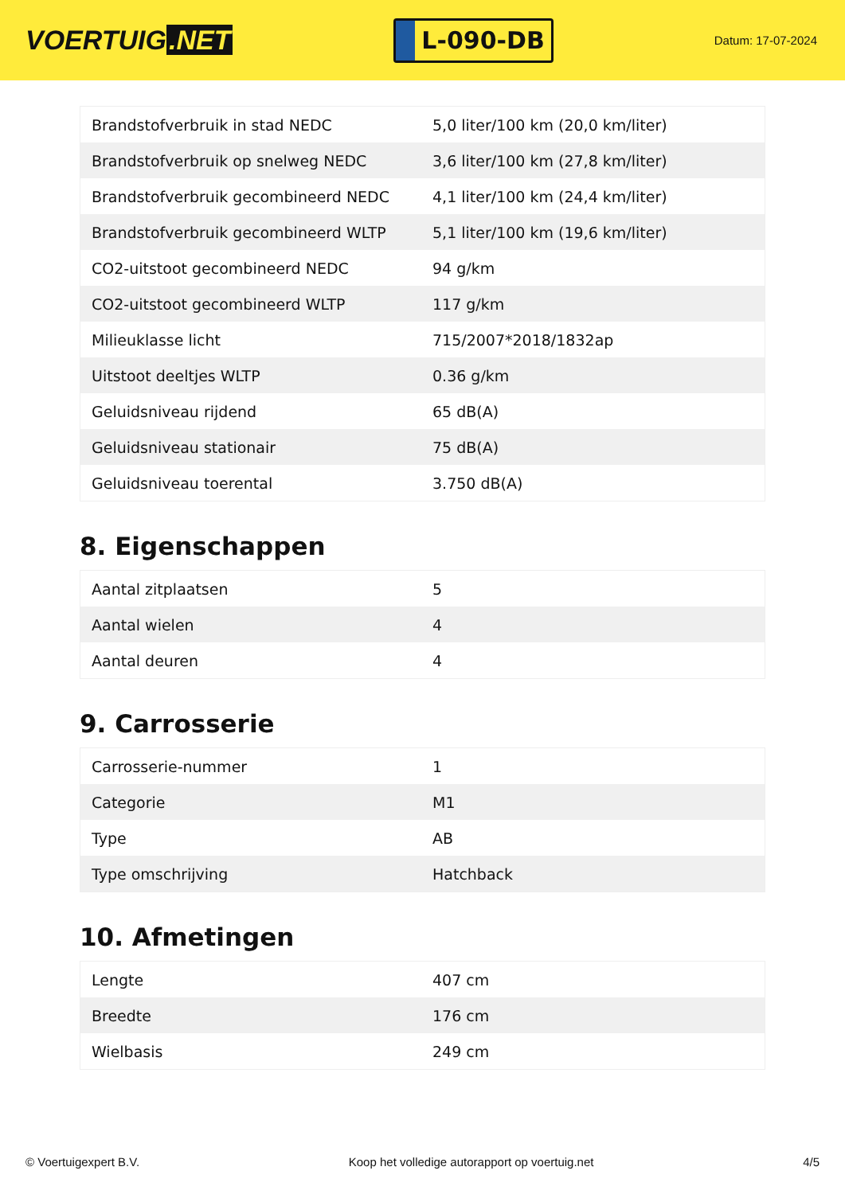VOERTUIG.NET
L-090-DB
Datum: 17-07-2024
| Brandstofverbruik in stad NEDC | 5,0 liter/100 km (20,0 km/liter) |
| Brandstofverbruik op snelweg NEDC | 3,6 liter/100 km (27,8 km/liter) |
| Brandstofverbruik gecombineerd NEDC | 4,1 liter/100 km (24,4 km/liter) |
| Brandstofverbruik gecombineerd WLTP | 5,1 liter/100 km (19,6 km/liter) |
| CO2-uitstoot gecombineerd NEDC | 94 g/km |
| CO2-uitstoot gecombineerd WLTP | 117 g/km |
| Milieuklasse licht | 715/2007*2018/1832ap |
| Uitstoot deeltjes WLTP | 0.36 g/km |
| Geluidsniveau rijdend | 65 dB(A) |
| Geluidsniveau stationair | 75 dB(A) |
| Geluidsniveau toerental | 3.750 dB(A) |
8. Eigenschappen
| Aantal zitplaatsen | 5 |
| Aantal wielen | 4 |
| Aantal deuren | 4 |
9. Carrosserie
| Carrosserie-nummer | 1 |
| Categorie | M1 |
| Type | AB |
| Type omschrijving | Hatchback |
10. Afmetingen
| Lengte | 407 cm |
| Breedte | 176 cm |
| Wielbasis | 249 cm |
© Voertuigexpert B.V. Koop het volledige autorapport op voertuig.net 4/5